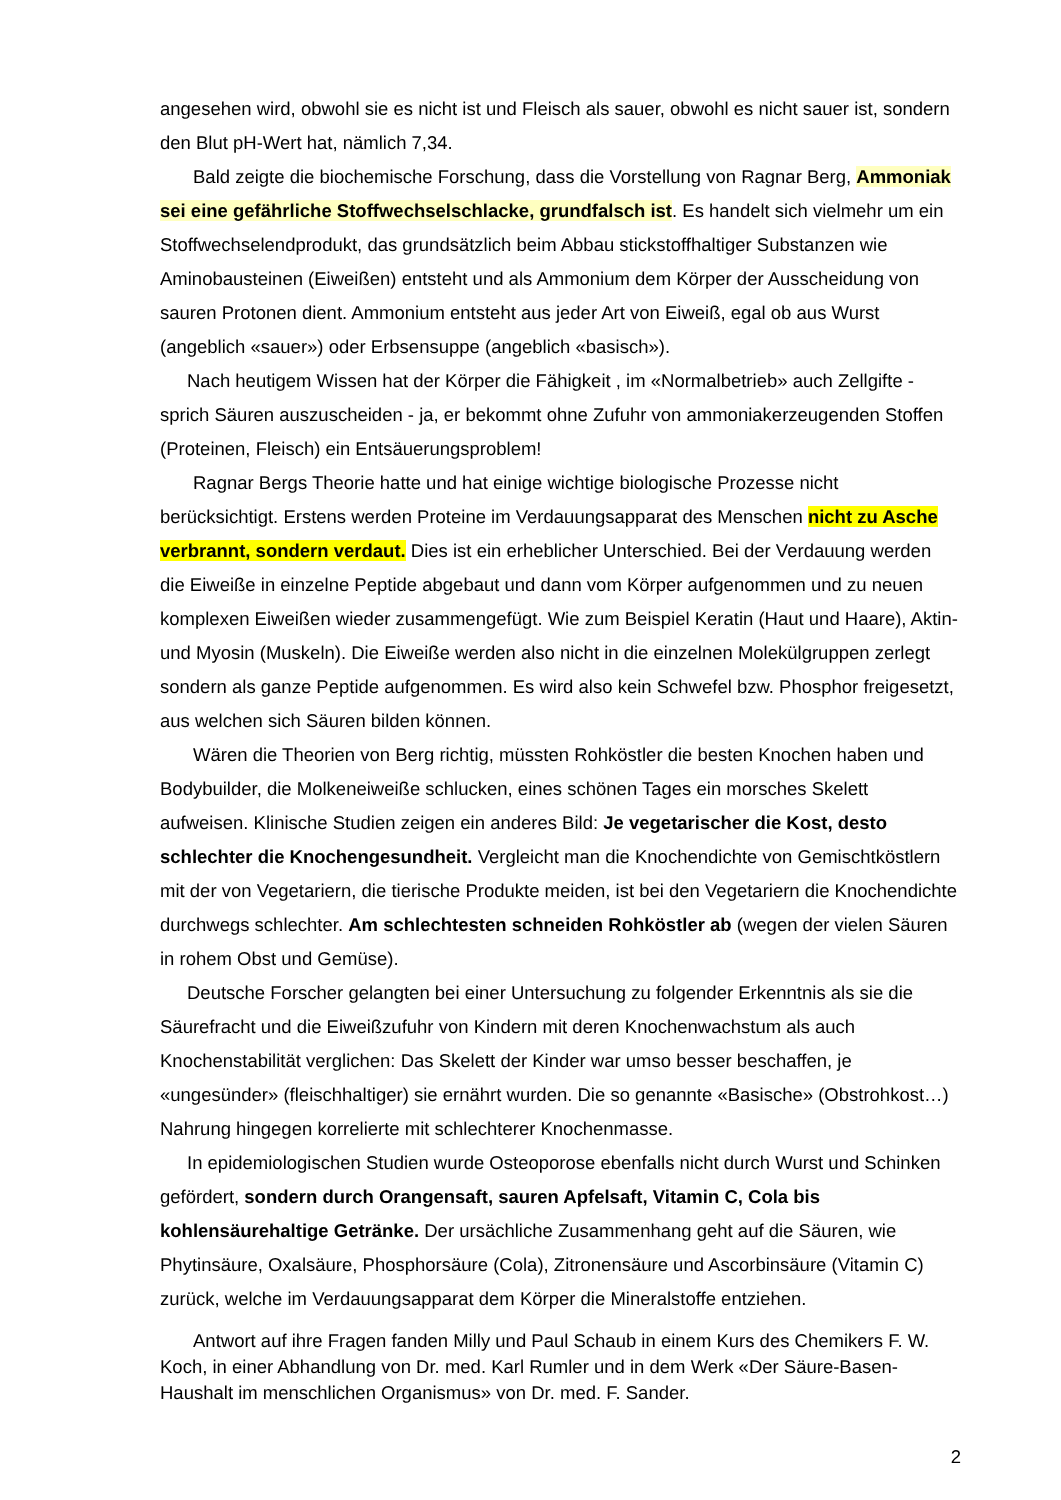angesehen wird, obwohl sie es nicht ist und Fleisch als sauer, obwohl es nicht sauer ist, sondern den Blut pH-Wert hat, nämlich 7,34.
Bald zeigte die biochemische Forschung, dass die Vorstellung von Ragnar Berg, Ammoniak sei eine gefährliche Stoffwechselschlacke, grundfalsch ist. Es handelt sich vielmehr um ein Stoffwechselendprodukt, das grundsätzlich beim Abbau stickstoffhaltiger Substanzen wie Aminobausteinen (Eiweißen) entsteht und als Ammonium dem Körper der Ausscheidung von sauren Protonen dient. Ammonium entsteht aus jeder Art von Eiweiß, egal ob aus Wurst (angeblich «sauer») oder Erbsensuppe (angeblich «basisch»).
Nach heutigem Wissen hat der Körper die Fähigkeit , im «Normalbetrieb» auch Zellgifte - sprich Säuren auszuscheiden - ja, er bekommt ohne Zufuhr von ammoniakerzeugenden Stoffen (Proteinen, Fleisch) ein Entsäuerungsproblem!
Ragnar Bergs Theorie hatte und hat einige wichtige biologische Prozesse nicht berücksichtigt. Erstens werden Proteine im Verdauungsapparat des Menschen nicht zu Asche verbrannt, sondern verdaut. Dies ist ein erheblicher Unterschied. Bei der Verdauung werden die Eiweiße in einzelne Peptide abgebaut und dann vom Körper aufgenommen und zu neuen komplexen Eiweißen wieder zusammengefügt. Wie zum Beispiel Keratin (Haut und Haare), Aktin- und Myosin (Muskeln). Die Eiweiße werden also nicht in die einzelnen Molekülgruppen zerlegt sondern als ganze Peptide aufgenommen. Es wird also kein Schwefel bzw. Phosphor freigesetzt, aus welchen sich Säuren bilden können.
Wären die Theorien von Berg richtig, müssten Rohköstler die besten Knochen haben und Bodybuilder, die Molkeneiweiße schlucken, eines schönen Tages ein morsches Skelett aufweisen. Klinische Studien zeigen ein anderes Bild: Je vegetarischer die Kost, desto schlechter die Knochengesundheit. Vergleicht man die Knochendichte von Gemischtköstlern mit der von Vegetariern, die tierische Produkte meiden, ist bei den Vegetariern die Knochendichte durchwegs schlechter. Am schlechtesten schneiden Rohköstler ab (wegen der vielen Säuren in rohem Obst und Gemüse).
Deutsche Forscher gelangten bei einer Untersuchung zu folgender Erkenntnis als sie die Säurefracht und die Eiweißzufuhr von Kindern mit deren Knochenwachstum als auch Knochenstabilität verglichen: Das Skelett der Kinder war umso besser beschaffen, je «ungesünder» (fleischhaltiger) sie ernährt wurden. Die so genannte «Basische» (Obstrohkost…) Nahrung hingegen korrelierte mit schlechterer Knochenmasse.
In epidemiologischen Studien wurde Osteoporose ebenfalls nicht durch Wurst und Schinken gefördert, sondern durch Orangensaft, sauren Apfelsaft, Vitamin C, Cola bis kohlensäurehaltige Getränke. Der ursächliche Zusammenhang geht auf die Säuren, wie Phytinsäure, Oxalsäure, Phosphorsäure (Cola), Zitronensäure und Ascorbinsäure (Vitamin C) zurück, welche im Verdauungsapparat dem Körper die Mineralstoffe entziehen.
Antwort auf ihre Fragen fanden Milly und Paul Schaub in einem Kurs des Chemikers F. W. Koch, in einer Abhandlung von Dr. med. Karl Rumler und in dem Werk «Der Säure-Basen- Haushalt im menschlichen Organismus» von Dr. med. F. Sander.
2